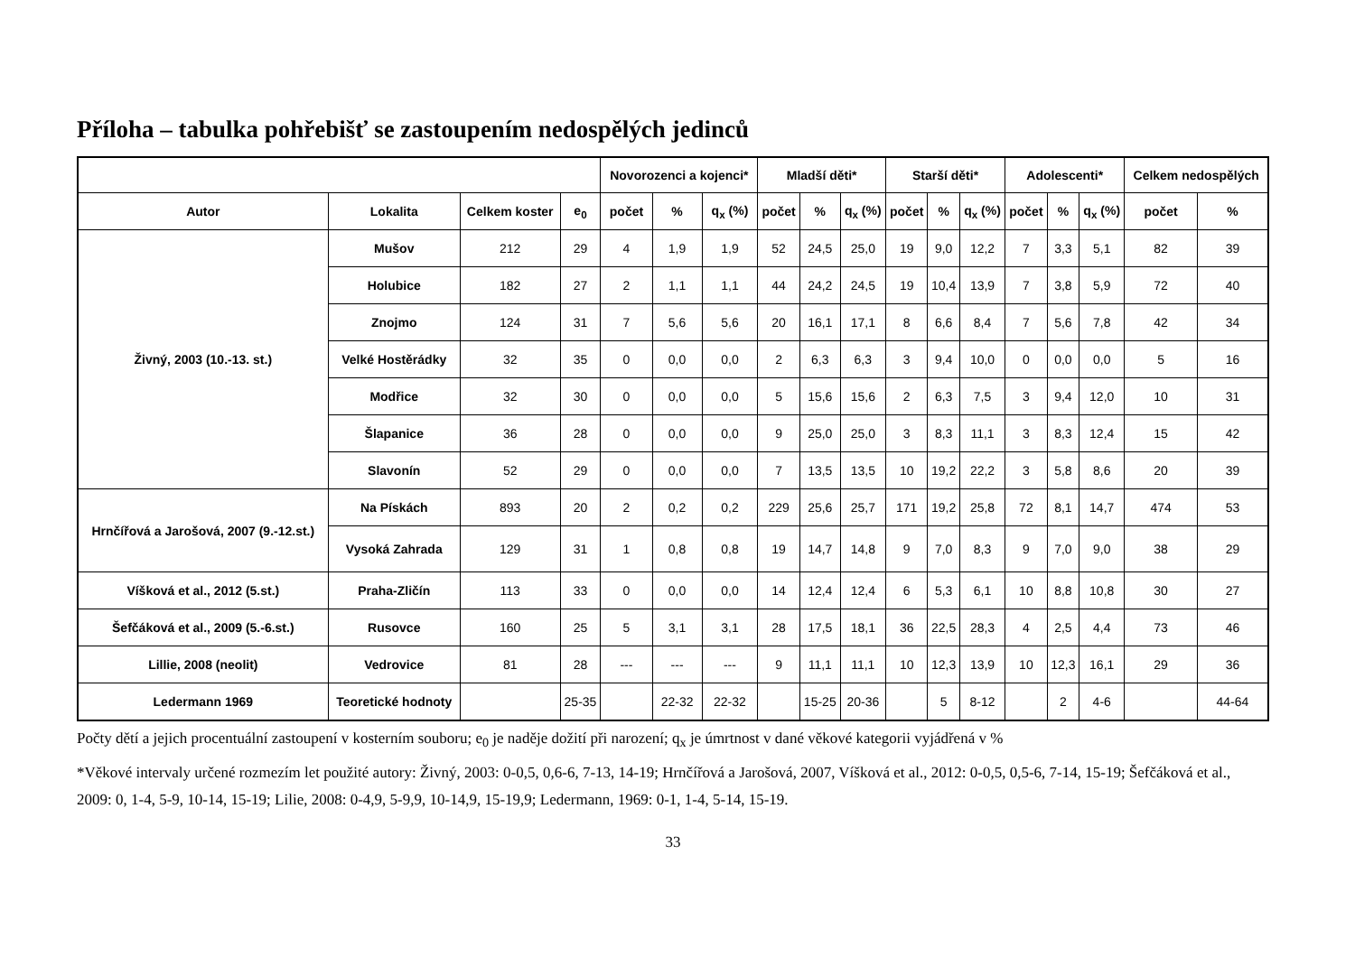Příloha – tabulka pohřebišť se zastoupením nedospělých jedinců
| | | | | Novorozenci a kojenci* | | | Mladší děti* | | | Starší děti* | | | Adolescenti* | | | Celkem nedospělých | |
| --- | --- | --- | --- | --- | --- | --- | --- | --- | --- | --- | --- | --- | --- | --- | --- | --- | --- |
| Autor | Lokalita | Celkem koster | e<sub>0</sub> | počet | % | q<sub>x</sub> (%) | počet | % | q<sub>x</sub> (%) | počet | % | q<sub>x</sub> (%) | počet | % | q<sub>x</sub> (%) | počet | % |
| Živný, 2003 (10.-13. st.) | Mušov | 212 | 29 | 4 | 1,9 | 1,9 | 52 | 24,5 | 25,0 | 19 | 9,0 | 12,2 | 7 | 3,3 | 5,1 | 82 | 39 |
| | Holubice | 182 | 27 | 2 | 1,1 | 1,1 | 44 | 24,2 | 24,5 | 19 | 10,4 | 13,9 | 7 | 3,8 | 5,9 | 72 | 40 |
| | Znojmo | 124 | 31 | 7 | 5,6 | 5,6 | 20 | 16,1 | 17,1 | 8 | 6,6 | 8,4 | 7 | 5,6 | 7,8 | 42 | 34 |
| | Velké Hostěrádky | 32 | 35 | 0 | 0,0 | 0,0 | 2 | 6,3 | 6,3 | 3 | 9,4 | 10,0 | 0 | 0,0 | 0,0 | 5 | 16 |
| | Modřice | 32 | 30 | 0 | 0,0 | 0,0 | 5 | 15,6 | 15,6 | 2 | 6,3 | 7,5 | 3 | 9,4 | 12,0 | 10 | 31 |
| | Šlapanice | 36 | 28 | 0 | 0,0 | 0,0 | 9 | 25,0 | 25,0 | 3 | 8,3 | 11,1 | 3 | 8,3 | 12,4 | 15 | 42 |
| | Slavonín | 52 | 29 | 0 | 0,0 | 0,0 | 7 | 13,5 | 13,5 | 10 | 19,2 | 22,2 | 3 | 5,8 | 8,6 | 20 | 39 |
| Hrnčířová a Jarošová, 2007 (9.-12.st.) | Na Pískách | 893 | 20 | 2 | 0,2 | 0,2 | 229 | 25,6 | 25,7 | 171 | 19,2 | 25,8 | 72 | 8,1 | 14,7 | 474 | 53 |
| | Vysoká Zahrada | 129 | 31 | 1 | 0,8 | 0,8 | 19 | 14,7 | 14,8 | 9 | 7,0 | 8,3 | 9 | 7,0 | 9,0 | 38 | 29 |
| Víšková et al., 2012 (5.st.) | Praha-Zličín | 113 | 33 | 0 | 0,0 | 0,0 | 14 | 12,4 | 12,4 | 6 | 5,3 | 6,1 | 10 | 8,8 | 10,8 | 30 | 27 |
| Šefčáková et al., 2009 (5.-6.st.) | Rusovce | 160 | 25 | 5 | 3,1 | 3,1 | 28 | 17,5 | 18,1 | 36 | 22,5 | 28,3 | 4 | 2,5 | 4,4 | 73 | 46 |
| Lillie, 2008 (neolit) | Vedrovice | 81 | 28 | --- | --- | --- | 9 | 11,1 | 11,1 | 10 | 12,3 | 13,9 | 10 | 12,3 | 16,1 | 29 | 36 |
| Ledermann 1969 | Teoretické hodnoty | | 25-35 | | 22-32 | 22-32 | | 15-25 | 20-36 | | 5 | 8-12 | | 2 | 4-6 | | 44-64 |
Počty dětí a jejich procentuální zastoupení v kosterním souboru; e<sub>0</sub> je naděje dožití při narození; q<sub>x</sub> je úmrtnost v dané věkové kategorii vyjádřená v %
*Věkové intervaly určené rozmezím let použité autory: Živný, 2003: 0-0,5, 0,6-6, 7-13, 14-19; Hrnčířová a Jarošová, 2007, Víšková et al., 2012: 0-0,5, 0,5-6, 7-14, 15-19; Šefčáková et al., 2009: 0, 1-4, 5-9, 10-14, 15-19; Lilie, 2008: 0-4,9, 5-9,9, 10-14,9, 15-19,9; Ledermann, 1969: 0-1, 1-4, 5-14, 15-19.
33